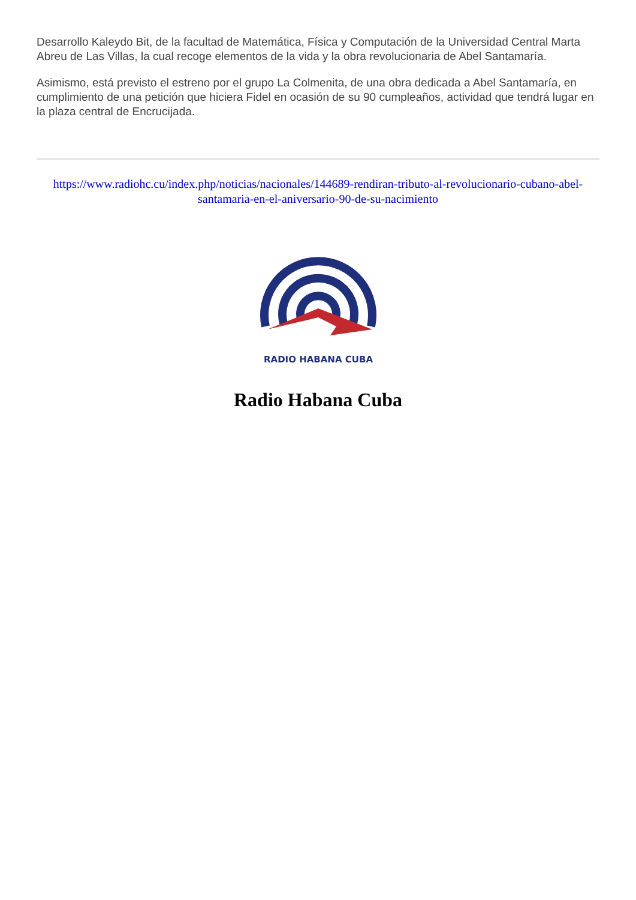Desarrollo Kaleydo Bit, de la facultad de Matemática, Física y Computación de la Universidad Central Marta Abreu de Las Villas, la cual recoge elementos de la vida y la obra revolucionaria de Abel Santamaría.
Asimismo, está previsto el estreno por el grupo La Colmenita, de una obra dedicada a Abel Santamaría, en cumplimiento de una petición que hiciera Fidel en ocasión de su 90 cumpleaños, actividad que tendrá lugar en la plaza central de Encrucijada.
https://www.radiohc.cu/index.php/noticias/nacionales/144689-rendiran-tributo-al-revolucionario-cubano-abel-santamaria-en-el-aniversario-90-de-su-nacimiento
RADIO HABANA CUBA
Radio Habana Cuba